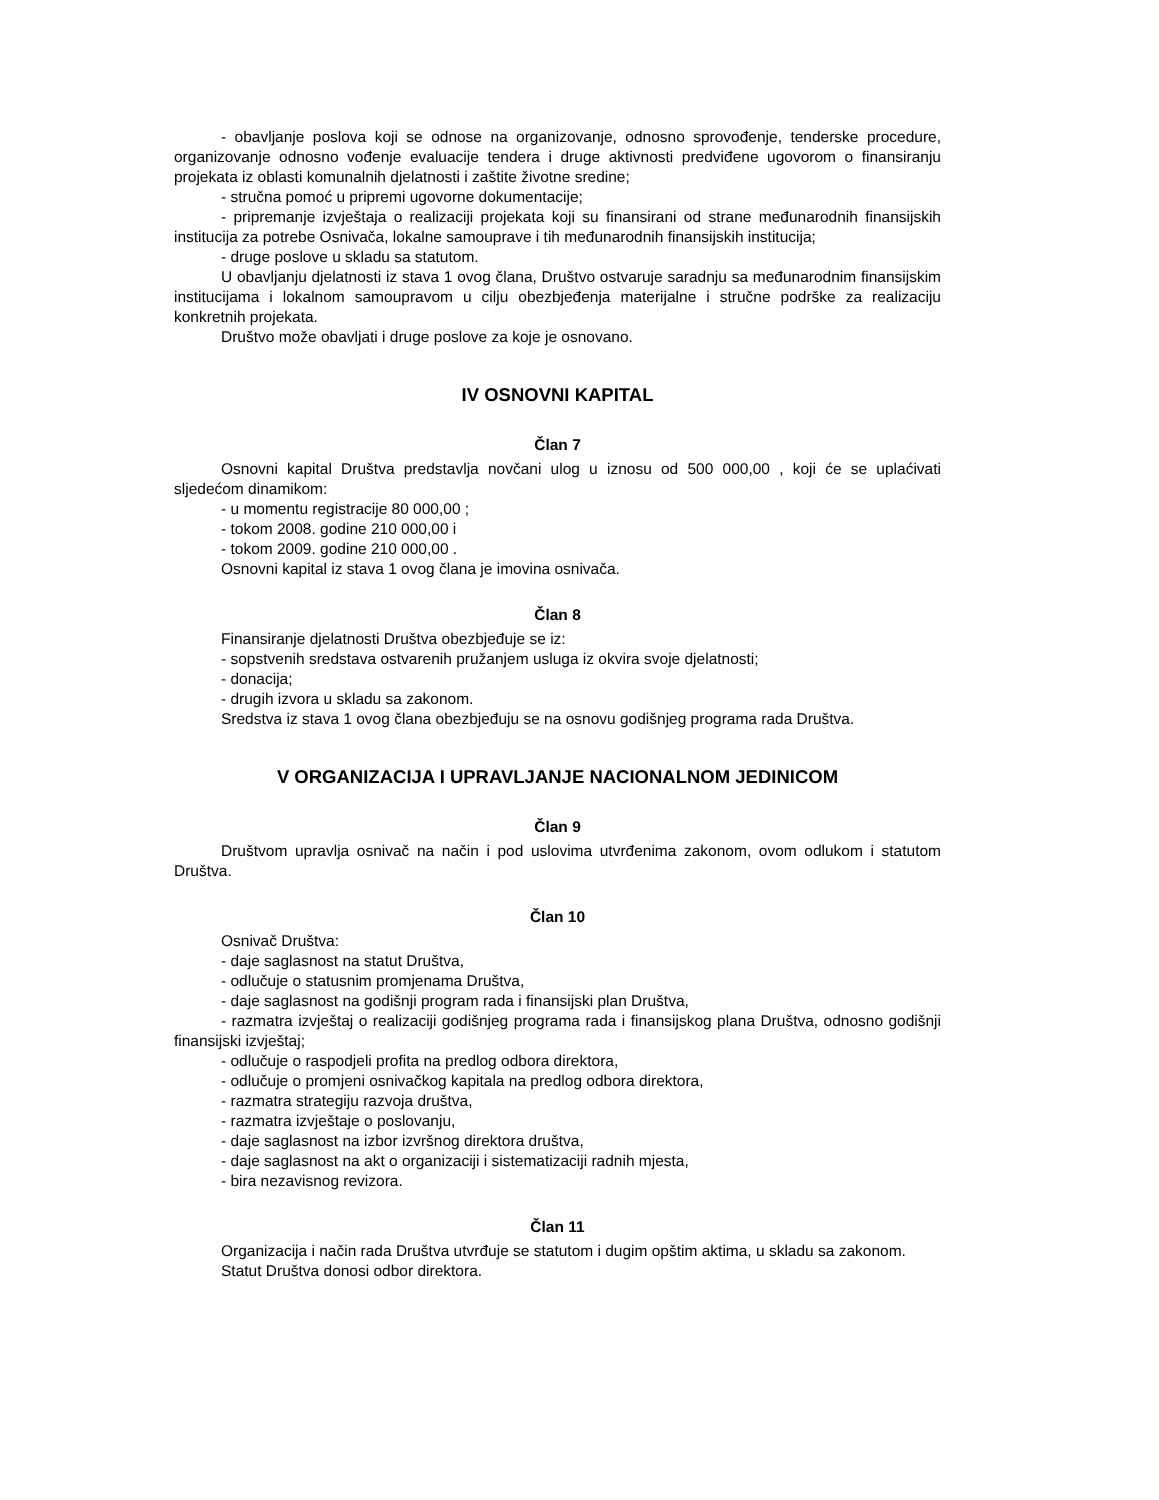- obavljanje poslova koji se odnose na organizovanje, odnosno sprovođenje, tenderske procedure, organizovanje odnosno vođenje evaluacije tendera i druge aktivnosti predviđene ugovorom o finansiranju projekata iz oblasti komunalnih djelatnosti i zaštite životne sredine;
- stručna pomoć u pripremi ugovorne dokumentacije;
- pripremanje izvještaja o realizaciji projekata koji su finansirani od strane međunarodnih finansijskih institucija za potrebe Osnivača, lokalne samouprave i tih međunarodnih finansijskih institucija;
- druge poslove u skladu sa statutom.
U obavljanju djelatnosti iz stava 1 ovog člana, Društvo ostvaruje saradnju sa međunarodnim finansijskim institucijama i lokalnom samoupravom u cilju obezbjeđenja materijalne i stručne podrške za realizaciju konkretnih projekata.
Društvo može obavljati i druge poslove za koje je osnovano.
IV OSNOVNI KAPITAL
Član 7
Osnovni kapital Društva predstavlja novčani ulog u iznosu od 500 000,00 , koji će se uplaćivati sljedećom dinamikom:
- u momentu registracije 80 000,00 ;
- tokom 2008. godine 210 000,00 i
- tokom 2009. godine 210 000,00 .
Osnovni kapital iz stava 1 ovog člana je imovina osnivača.
Član 8
Finansiranje djelatnosti Društva obezbjeđuje se iz:
- sopstvenih sredstava ostvarenih pružanjem usluga iz okvira svoje djelatnosti;
- donacija;
- drugih izvora u skladu sa zakonom.
Sredstva iz stava 1 ovog člana obezbjeđuju se na osnovu godišnjeg programa rada Društva.
V ORGANIZACIJA I UPRAVLJANJE NACIONALNOM JEDINICOM
Član 9
Društvom upravlja osnivač na način i pod uslovima utvrđenima zakonom, ovom odlukom i statutom Društva.
Član 10
Osnivač Društva:
- daje saglasnost na statut Društva,
- odlučuje o statusnim promjenama Društva,
- daje saglasnost na godišnji program rada i finansijski plan Društva,
- razmatra izvještaj o realizaciji godišnjeg programa rada i finansijskog plana Društva, odnosno godišnji finansijski izvještaj;
- odlučuje o raspodjeli profita na predlog odbora direktora,
- odlučuje o promjeni osnivačkog kapitala na predlog odbora direktora,
- razmatra strategiju razvoja društva,
- razmatra izvještaje o poslovanju,
- daje saglasnost na izbor izvršnog direktora društva,
- daje saglasnost na akt o organizaciji i sistematizaciji radnih mjesta,
- bira nezavisnog revizora.
Član 11
Organizacija i način rada Društva utvrđuje se statutom i dugim opštim aktima, u skladu sa zakonom.
Statut Društva donosi odbor direktora.